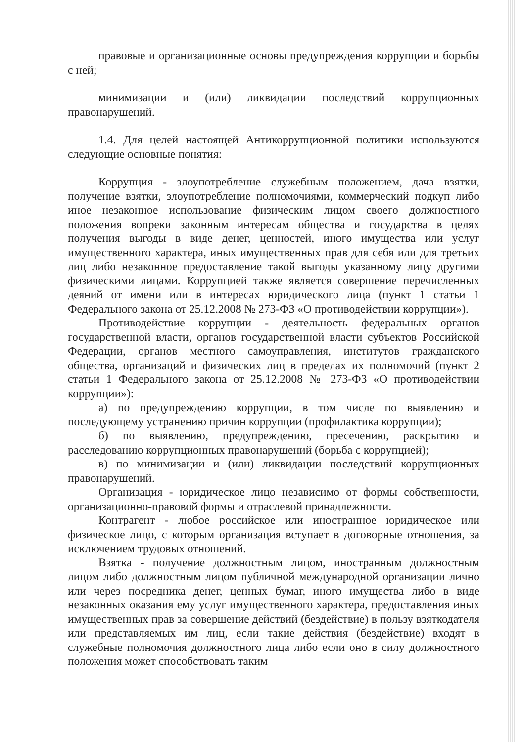правовые и организационные основы предупреждения коррупции и борьбы с ней;
минимизации и (или) ликвидации последствий коррупционных правонарушений.
1.4. Для целей настоящей Антикоррупционной политики используются следующие основные понятия:
Коррупция - злоупотребление служебным положением, дача взятки, получение взятки, злоупотребление полномочиями, коммерческий подкуп либо иное незаконное использование физическим лицом своего должностного положения вопреки законным интересам общества и государства в целях получения выгоды в виде денег, ценностей, иного имущества или услуг имущественного характера, иных имущественных прав для себя или для третьих лиц либо незаконное предоставление такой выгоды указанному лицу другими физическими лицами. Коррупцией также является совершение перечисленных деяний от имени или в интересах юридического лица (пункт 1 статьи 1 Федерального закона от 25.12.2008 № 273-ФЗ «О противодействии коррупции»).
Противодействие коррупции - деятельность федеральных органов государственной власти, органов государственной власти субъектов Российской Федерации, органов местного самоуправления, институтов гражданского общества, организаций и физических лиц в пределах их полномочий (пункт 2 статьи 1 Федерального закона от 25.12.2008 № 273-ФЗ «О противодействии коррупции»):
а) по предупреждению коррупции, в том числе по выявлению и последующему устранению причин коррупции (профилактика коррупции);
б) по выявлению, предупреждению, пресечению, раскрытию и расследованию коррупционных правонарушений (борьба с коррупцией);
в) по минимизации и (или) ликвидации последствий коррупционных правонарушений.
Организация - юридическое лицо независимо от формы собственности, организационно-правовой формы и отраслевой принадлежности.
Контрагент - любое российское или иностранное юридическое или физическое лицо, с которым организация вступает в договорные отношения, за исключением трудовых отношений.
Взятка - получение должностным лицом, иностранным должностным лицом либо должностным лицом публичной международной организации лично или через посредника денег, ценных бумаг, иного имущества либо в виде незаконных оказания ему услуг имущественного характера, предоставления иных имущественных прав за совершение действий (бездействие) в пользу взяткодателя или представляемых им лиц, если такие действия (бездействие) входят в служебные полномочия должностного лица либо если оно в силу должностного положения может способствовать таким